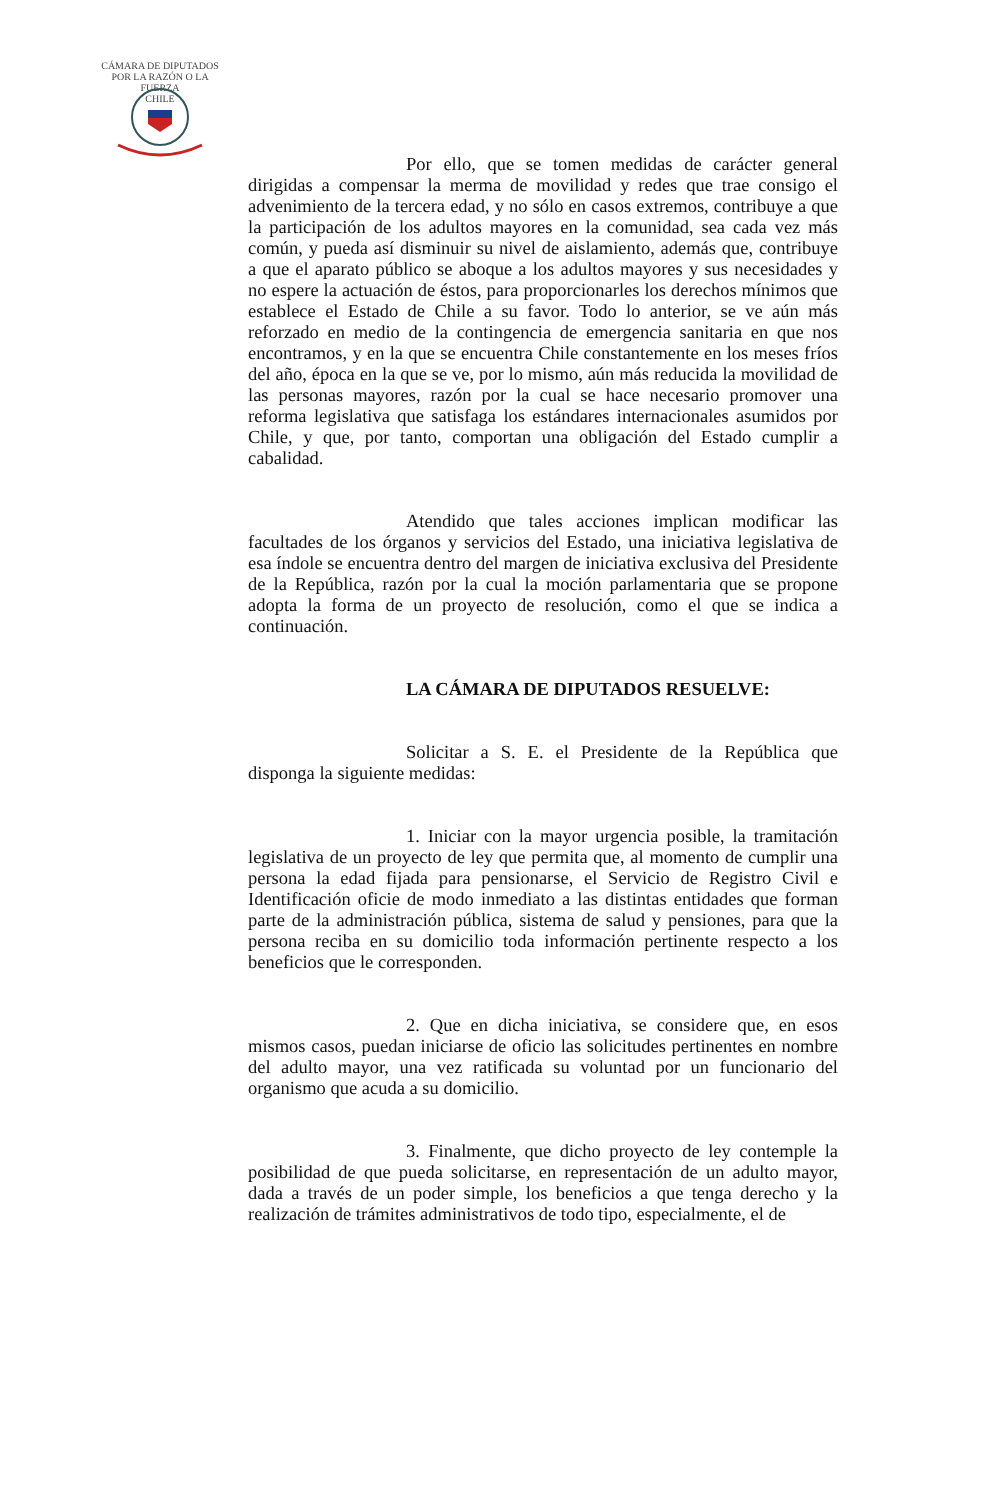CÁMARA DE DIPUTADOS
POR LA RAZÓN O LA FUERZA
CHILE
Por ello, que se tomen medidas de carácter general dirigidas a compensar la merma de movilidad y redes que trae consigo el advenimiento de la tercera edad, y no sólo en casos extremos, contribuye a que la participación de los adultos mayores en la comunidad, sea cada vez más común, y pueda así disminuir su nivel de aislamiento, además que, contribuye a que el aparato público se aboque a los adultos mayores y sus necesidades y no espere la actuación de éstos, para proporcionarles los derechos mínimos que establece el Estado de Chile a su favor. Todo lo anterior, se ve aún más reforzado en medio de la contingencia de emergencia sanitaria en que nos encontramos, y en la que se encuentra Chile constantemente en los meses fríos del año, época en la que se ve, por lo mismo, aún más reducida la movilidad de las personas mayores, razón por la cual se hace necesario promover una reforma legislativa que satisfaga los estándares internacionales asumidos por Chile, y que, por tanto, comportan una obligación del Estado cumplir a cabalidad.
Atendido que tales acciones implican modificar las facultades de los órganos y servicios del Estado, una iniciativa legislativa de esa índole se encuentra dentro del margen de iniciativa exclusiva del Presidente de la República, razón por la cual la moción parlamentaria que se propone adopta la forma de un proyecto de resolución, como el que se indica a continuación.
LA CÁMARA DE DIPUTADOS RESUELVE:
Solicitar a S. E. el Presidente de la República que disponga la siguiente medidas:
1. Iniciar con la mayor urgencia posible, la tramitación legislativa de un proyecto de ley que permita que, al momento de cumplir una persona la edad fijada para pensionarse, el Servicio de Registro Civil e Identificación oficie de modo inmediato a las distintas entidades que forman parte de la administración pública, sistema de salud y pensiones, para que la persona reciba en su domicilio toda información pertinente respecto a los beneficios que le corresponden.
2. Que en dicha iniciativa, se considere que, en esos mismos casos, puedan iniciarse de oficio las solicitudes pertinentes en nombre del adulto mayor, una vez ratificada su voluntad por un funcionario del organismo que acuda a su domicilio.
3. Finalmente, que dicho proyecto de ley contemple la posibilidad de que pueda solicitarse, en representación de un adulto mayor, dada a través de un poder simple, los beneficios a que tenga derecho y la realización de trámites administrativos de todo tipo, especialmente, el de